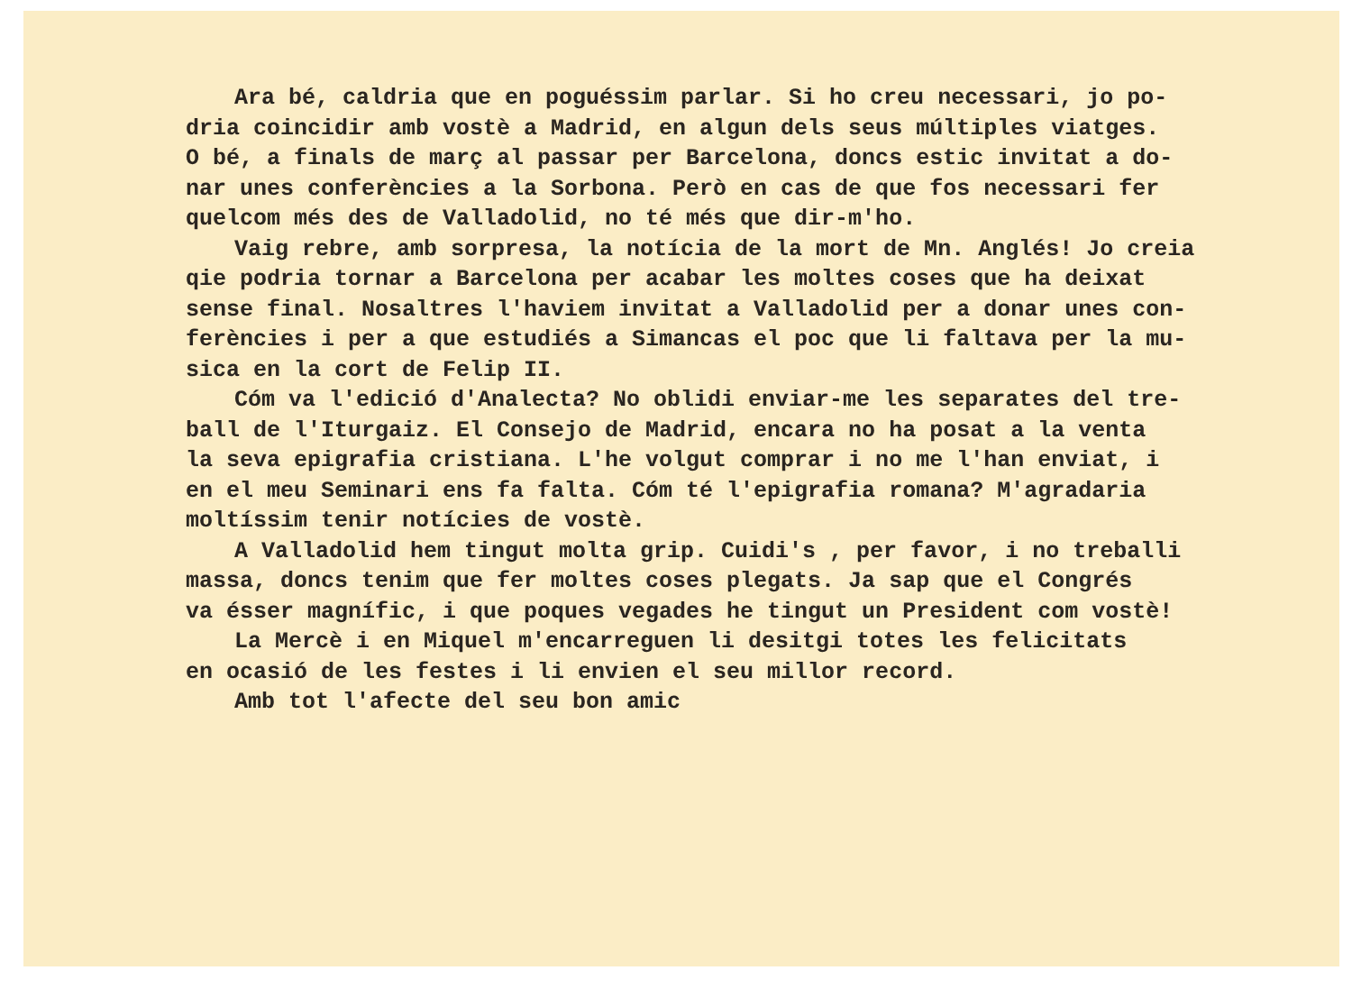Ara bé, caldria que en poguéssim parlar. Si ho creu necessari, jo po-
dria coincidir amb vostè a Madrid, en algun dels seus múltiples viatges.
O bé, a finals de març al passar per Barcelona, doncs estic invitat a do-
nar unes conferències a la Sorbona. Però en cas de que fos necessari fer
quelcom més des de Valladolid, no té més que dir-m'ho.
Vaig rebre, amb sorpresa, la notícia de la mort de Mn. Anglés! Jo creia
qie podria tornar a Barcelona per acabar les moltes coses que ha deixat
sense final. Nosaltres l'haviem invitat a Valladolid per a donar unes con-
ferències i per a que estudiés a Simancas el poc que li faltava per la mu-
sica en la cort de Felip II.
Cóm va l'edició d'Analecta? No oblidi enviar-me les separates del tre-
ball de l'Iturgaiz. El Consejo de Madrid, encara no ha posat a la venta
la seva epigrafia cristiana. L'he volgut comprar i no me l'han enviat, i
en el meu Seminari ens fa falta. Cóm té l'epigrafia romana? M'agradaria
moltíssim tenir notícies de vostè.
A Valladolid hem tingut molta grip. Cuidi's , per favor, i no treballi
massa, doncs tenim que fer moltes coses plegats. Ja sap que el Congrés
va ésser magnífic, i que poques vegades he tingut un President com vostè!
La Mercè i en Miquel m'encarreguen li desitgi totes les felicitats
en ocasió de les festes i li envien el seu millor record.
Amb tot l'afecte del seu bon amic